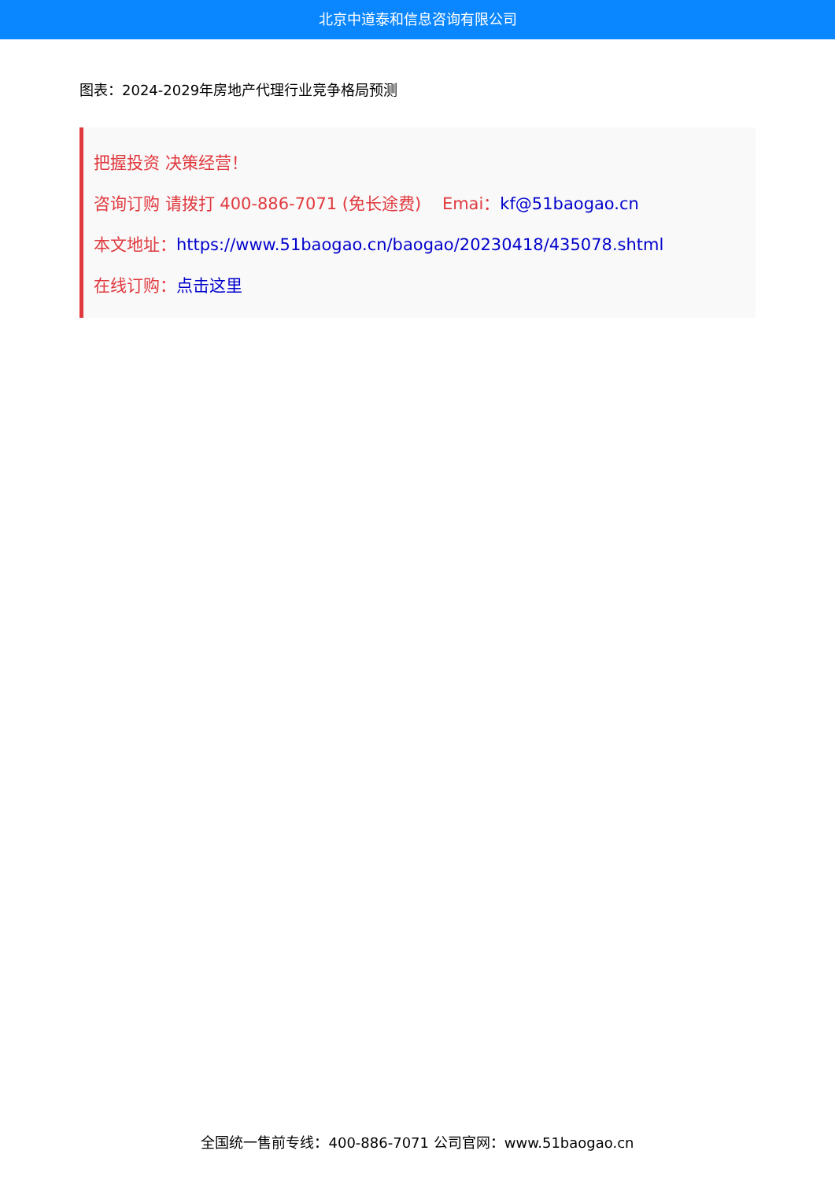北京中道泰和信息咨询有限公司
图表：2024-2029年房地产代理行业竞争格局预测
把握投资 决策经营！
咨询订购 请拨打 400-886-7071 (免长途费) Emai：kf@51baogao.cn
本文地址：https://www.51baogao.cn/baogao/20230418/435078.shtml
在线订购：点击这里
全国统一售前专线：400-886-7071 公司官网：www.51baogao.cn